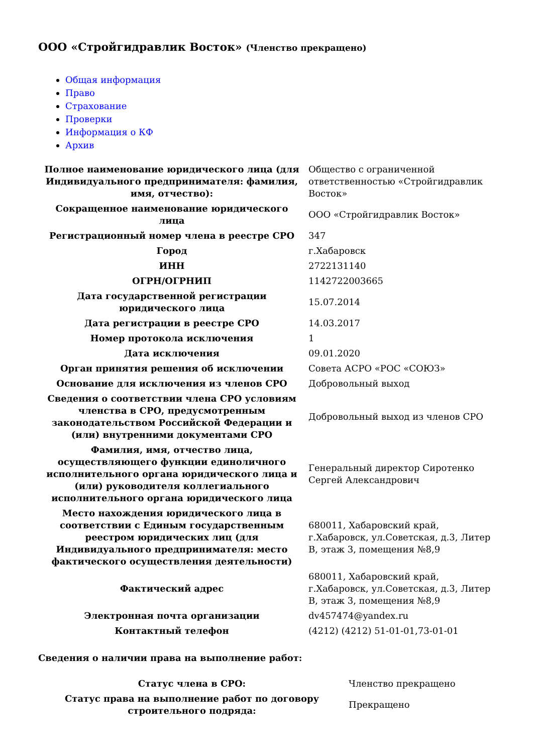ООО «Стройгидравлик Восток» (Членство прекращено)
Общая информация
Право
Страхование
Проверки
Информация о КФ
Архив
| Полное наименование юридического лица (для Индивидуального предпринимателя: фамилия, имя, отчество): | Общество с ограниченной ответственностью «Стройгидравлик Восток» |
| Сокращенное наименование юридического лица | ООО «Стройгидравлик Восток» |
| Регистрационный номер члена в реестре СРО | 347 |
| Город | г.Хабаровск |
| ИНН | 2722131140 |
| ОГРН/ОГРНИП | 1142722003665 |
| Дата государственной регистрации юридического лица | 15.07.2014 |
| Дата регистрации в реестре СРО | 14.03.2017 |
| Номер протокола исключения | 1 |
| Дата исключения | 09.01.2020 |
| Орган принятия решения об исключении | Совета АСРО «РОС «СОЮЗ» |
| Основание для исключения из членов СРО | Добровольный выход |
| Сведения о соответствии члена СРО условиям членства в СРО, предусмотренным законодательством Российской Федерации и (или) внутренними документами СРО | Добровольный выход из членов СРО |
| Фамилия, имя, отчество лица, осуществляющего функции единоличного исполнительного органа юридического лица и (или) руководителя коллегиального исполнительного органа юридического лица | Генеральный директор Сиротенко Сергей Александрович |
| Место нахождения юридического лица в соответствии с Единым государственным реестром юридических лиц (для Индивидуального предпринимателя: место фактического осуществления деятельности) | 680011, Хабаровский край, г.Хабаровск, ул.Советская, д.3, Литер В, этаж 3, помещения №8,9 |
| Фактический адрес | 680011, Хабаровский край, г.Хабаровск, ул.Советская, д.3, Литер В, этаж 3, помещения №8,9 |
| Электронная почта организации | dv457474@yandex.ru |
| Контактный телефон | (4212) (4212) 51-01-01,73-01-01 |
Сведения о наличии права на выполнение работ:
| Статус члена в СРО: | Членство прекращено |
| Статус права на выполнение работ по договору строительного подряда: | Прекращено |